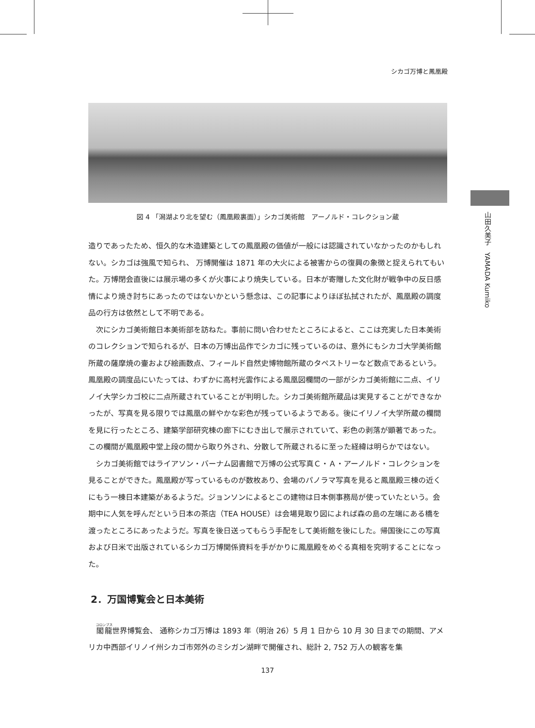シカゴ万博と鳳凰殿
図 4 「潟湖より北を望む（鳳凰殿裏面）」シカゴ美術館　アーノルド・コレクション蔵
山田久美子　YAMADA Kumiko
造りであったため、恒久的な木造建築としての鳳凰殿の価値が一般には認識されていなかったのかもしれない。シカゴは強風で知られ、 万博開催は 1871 年の大火による被害からの復興の象徴と捉えられてもいた。万博閉会直後には展示場の多くが火事により焼失している。日本が寄贈した文化財が戦争中の反日感情により焼き討ちにあったのではないかという懸念は、この記事によりほぼ払拭されたが、鳳凰殿の調度品の行方は依然として不明である。
次にシカゴ美術館日本美術部を訪ねた。事前に問い合わせたところによると、ここは充実した日本美術のコレクションで知られるが、日本の万博出品作でシカゴに残っているのは、意外にもシカゴ大学美術館所蔵の薩摩焼の壷および絵画数点、フィールド自然史博物館所蔵のタペストリーなど数点であるという。鳳凰殿の調度品にいたっては、わずかに高村光雲作による鳳凰図欄間の一部がシカゴ美術館に二点、イリノイ大学シカゴ校に二点所蔵されていることが判明した。シカゴ美術館所蔵品は実見することができなかったが、写真を見る限りでは鳳凰の鮮やかな彩色が残っているようである。後にイリノイ大学所蔵の欄間を見に行ったところ、建築学部研究棟の廊下にむき出しで展示されていて、彩色の剥落が顕著であった。この欄間が鳳凰殿中堂上段の間から取り外され、分散して所蔵されるに至った経緯は明らかではない。
シカゴ美術館ではライアソン・バーナム図書館で万博の公式写真Ｃ・Ａ・アーノルド・コレクションを見ることができた。鳳凰殿が写っているものが数枚あり、会場のパノラマ写真を見ると鳳凰殿三棟の近くにもう一棟日本建築があるようだ。ジョンソンによるとこの建物は日本側事務局が使っていたという。会期中に人気を呼んだという日本の茶店（TEA HOUSE）は会場見取り図によれば森の島の左端にある橋を渡ったところにあったようだ。写真を後日送ってもらう手配をして美術館を後にした。帰国後にこの写真および日米で出版されているシカゴ万博関係資料を手がかりに鳳凰殿をめぐる真相を究明することになった。
2．万国博覧会と日本美術
閣龍世界博覧会、 通称シカゴ万博は 1893 年（明治 26）5 月 1 日から 10 月 30 日までの期間、アメリカ中西部イリノイ州シカゴ市郊外のミシガン湖畔で開催され、総計 2, 752 万人の観客を集
137